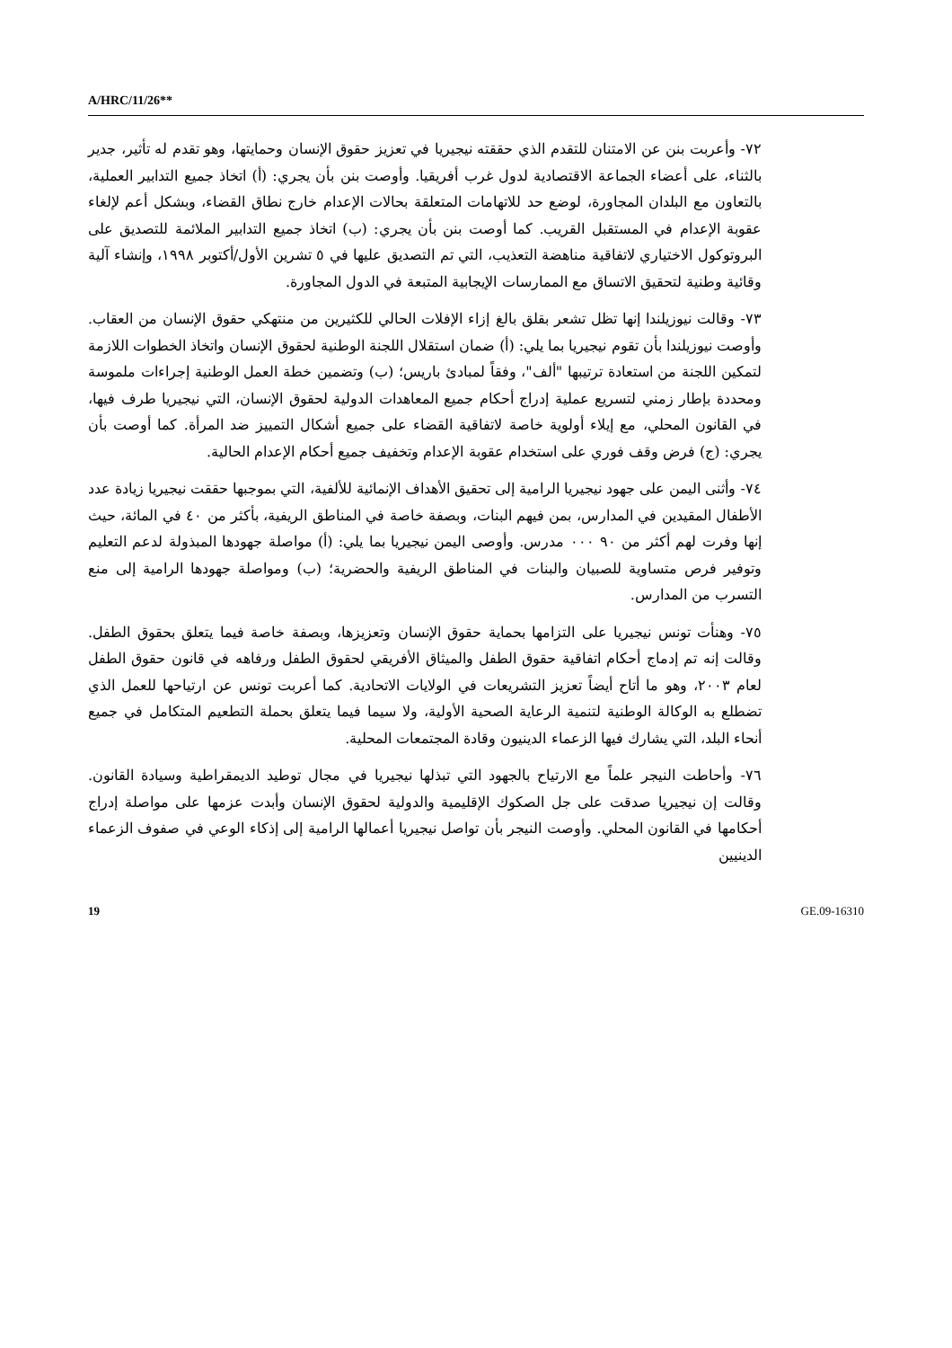A/HRC/11/26**
٧٢- وأعربت بنن عن الامتنان للتقدم الذي حققته نيجيريا في تعزيز حقوق الإنسان وحمايتها، وهو تقدم له تأثير، جدير بالثناء، على أعضاء الجماعة الاقتصادية لدول غرب أفريقيا. وأوصت بنن بأن يجري: (أ) اتخاذ جميع التدابير العملية، بالتعاون مع البلدان المجاورة، لوضع حد للاتهامات المتعلقة بحالات الإعدام خارج نطاق القضاء، وبشكل أعم لإلغاء عقوبة الإعدام في المستقبل القريب. كما أوصت بنن بأن يجري: (ب) اتخاذ جميع التدابير الملائمة للتصديق على البروتوكول الاختياري لاتفاقية مناهضة التعذيب، التي تم التصديق عليها في ٥ تشرين الأول/أكتوبر ١٩٩٨، وإنشاء آلية وقائية وطنية لتحقيق الاتساق مع الممارسات الإيجابية المتبعة في الدول المجاورة.
٧٣- وقالت نيوزيلندا إنها تظل تشعر بقلق بالغ إزاء الإفلات الحالي للكثيرين من منتهكي حقوق الإنسان من العقاب. وأوصت نيوزيلندا بأن تقوم نيجيريا بما يلي: (أ) ضمان استقلال اللجنة الوطنية لحقوق الإنسان واتخاذ الخطوات اللازمة لتمكين اللجنة من استعادة ترتيبها "ألف"، وفقاً لمبادئ باريس؛ (ب) وتضمين خطة العمل الوطنية إجراءات ملموسة ومحددة بإطار زمني لتسريع عملية إدراج أحكام جميع المعاهدات الدولية لحقوق الإنسان، التي نيجيريا طرف فيها، في القانون المحلي، مع إيلاء أولوية خاصة لاتفاقية القضاء على جميع أشكال التمييز ضد المرأة. كما أوصت بأن يجري: (ج) فرض وقف فوري على استخدام عقوبة الإعدام وتخفيف جميع أحكام الإعدام الحالية.
٧٤- وأثنى اليمن على جهود نيجيريا الرامية إلى تحقيق الأهداف الإنمائية للألفية، التي بموجبها حققت نيجيريا زيادة عدد الأطفال المقيدين في المدارس، بمن فيهم البنات، وبصفة خاصة في المناطق الريفية، بأكثر من ٤٠ في المائة، حيث إنها وفرت لهم أكثر من ٩٠ ٠٠٠ مدرس. وأوصى اليمن نيجيريا بما يلي: (أ) مواصلة جهودها المبذولة لدعم التعليم وتوفير فرص متساوية للصبيان والبنات في المناطق الريفية والحضرية؛ (ب) ومواصلة جهودها الرامية إلى منع التسرب من المدارس.
٧٥- وهنأت تونس نيجيريا على التزامها بحماية حقوق الإنسان وتعزيزها، وبصفة خاصة فيما يتعلق بحقوق الطفل. وقالت إنه تم إدماج أحكام اتفاقية حقوق الطفل والميثاق الأفريقي لحقوق الطفل ورفاهه في قانون حقوق الطفل لعام ٢٠٠٣، وهو ما أتاح أيضاً تعزيز التشريعات في الولايات الاتحادية. كما أعربت تونس عن ارتياحها للعمل الذي تضطلع به الوكالة الوطنية لتنمية الرعاية الصحية الأولية، ولا سيما فيما يتعلق بحملة التطعيم المتكامل في جميع أنحاء البلد، التي يشارك فيها الزعماء الدينيون وقادة المجتمعات المحلية.
٧٦- وأحاطت النيجر علماً مع الارتياح بالجهود التي تبذلها نيجيريا في مجال توطيد الديمقراطية وسيادة القانون. وقالت إن نيجيريا صدقت على جل الصكوك الإقليمية والدولية لحقوق الإنسان وأبدت عزمها على مواصلة إدراج أحكامها في القانون المحلي. وأوصت النيجر بأن تواصل نيجيريا أعمالها الرامية إلى إذكاء الوعي في صفوف الزعماء الدينيين
19 GE.09-16310